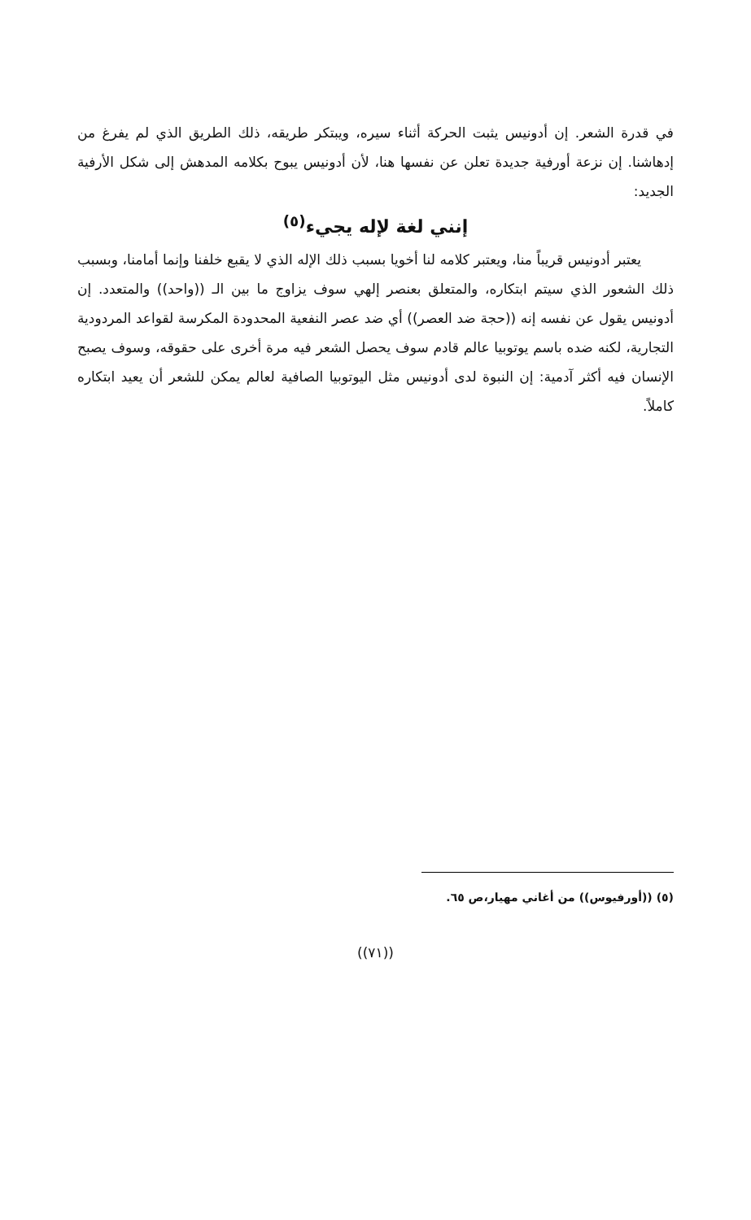في قدرة الشعر. إن أدونيس يثبت الحركة أثناء سيره، ويبتكر طريقه، ذلك الطريق الذي لم يفرغ من إدهاشنا. إن نزعة أورفية جديدة تعلن عن نفسها هنا، لأن أدونيس يبوح بكلامه المدهش إلى شكل الأرفية الجديد:
إنني لغة لإله يجيء<sup>(٥)</sup>
يعتبر أدونيس قريباً منا، ويعتبر كلامه لنا أخويا بسبب ذلك الإله الذي لا يقبع خلفنا وإنما أمامنا، وبسبب ذلك الشعور الذي سيتم ابتكاره، والمتعلق بعنصر إلهي سوف يزاوج ما بين الـ ((واحد)) والمتعدد. إن أدونيس يقول عن نفسه إنه ((حجة ضد العصر)) أي ضد عصر النفعية المحدودة المكرسة لقواعد المردودية التجارية، لكنه ضده باسم يوتوبيا عالم قادم سوف يحصل الشعر فيه مرة أخرى على حقوقه، وسوف يصبح الإنسان فيه أكثر آدمية: إن النبوة لدى أدونيس مثل اليوتوبيا الصافية لعالم يمكن للشعر أن يعيد ابتكاره كاملاً.
(٥) ((أورفيوس)) من أغاني مهيار،ص ٦٥.
((٧١))